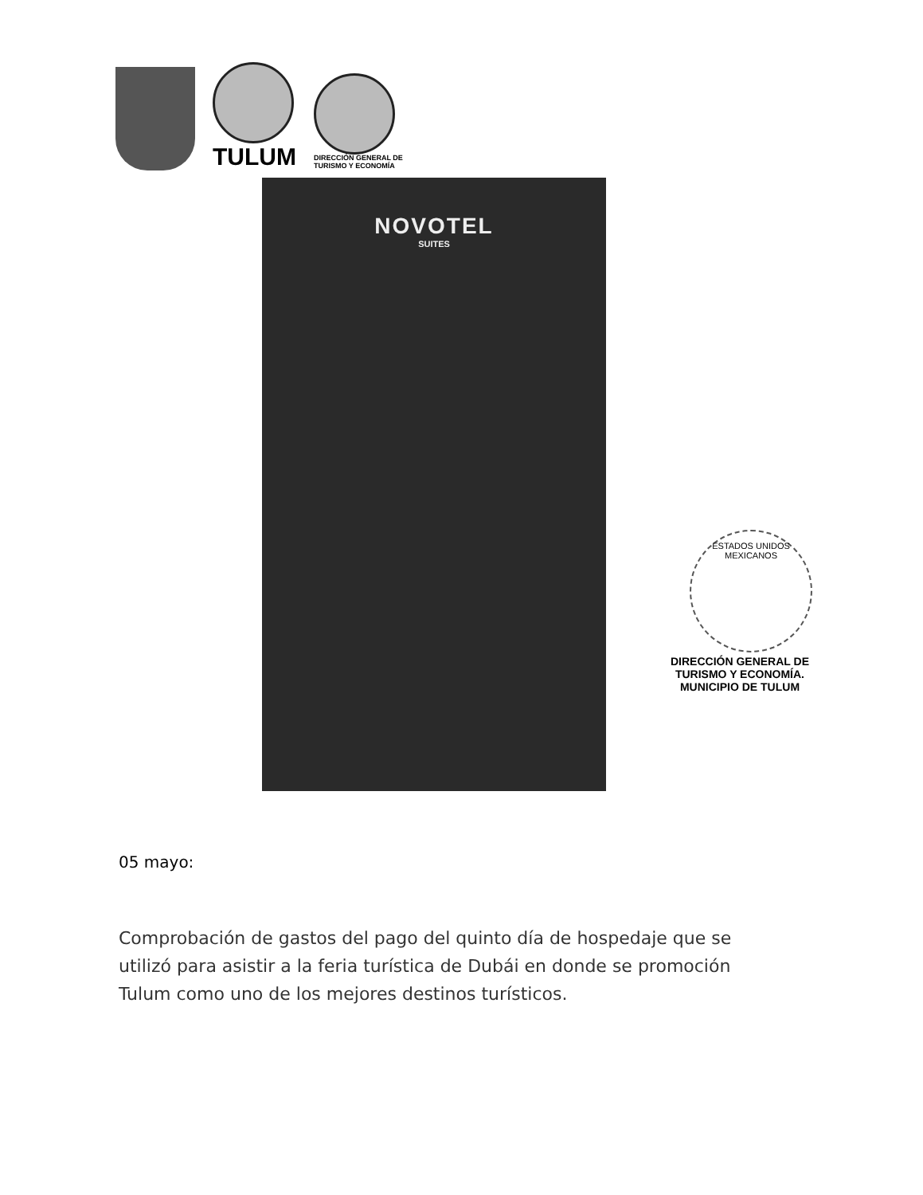TULUM
DIRECCIÓN GENERAL DE
TURISMO Y ECONOMÍA
NOVOTEL
SUITES
ESTADOS UNIDOS MEXICANOS
DIRECCIÓN GENERAL DE
TURISMO Y ECONOMÍA.
MUNICIPIO DE TULUM
05 mayo:
Comprobación de gastos del pago del quinto día de hospedaje que se utilizó para asistir a la feria turística de Dubái en donde se promoción Tulum como uno de los mejores destinos turísticos.